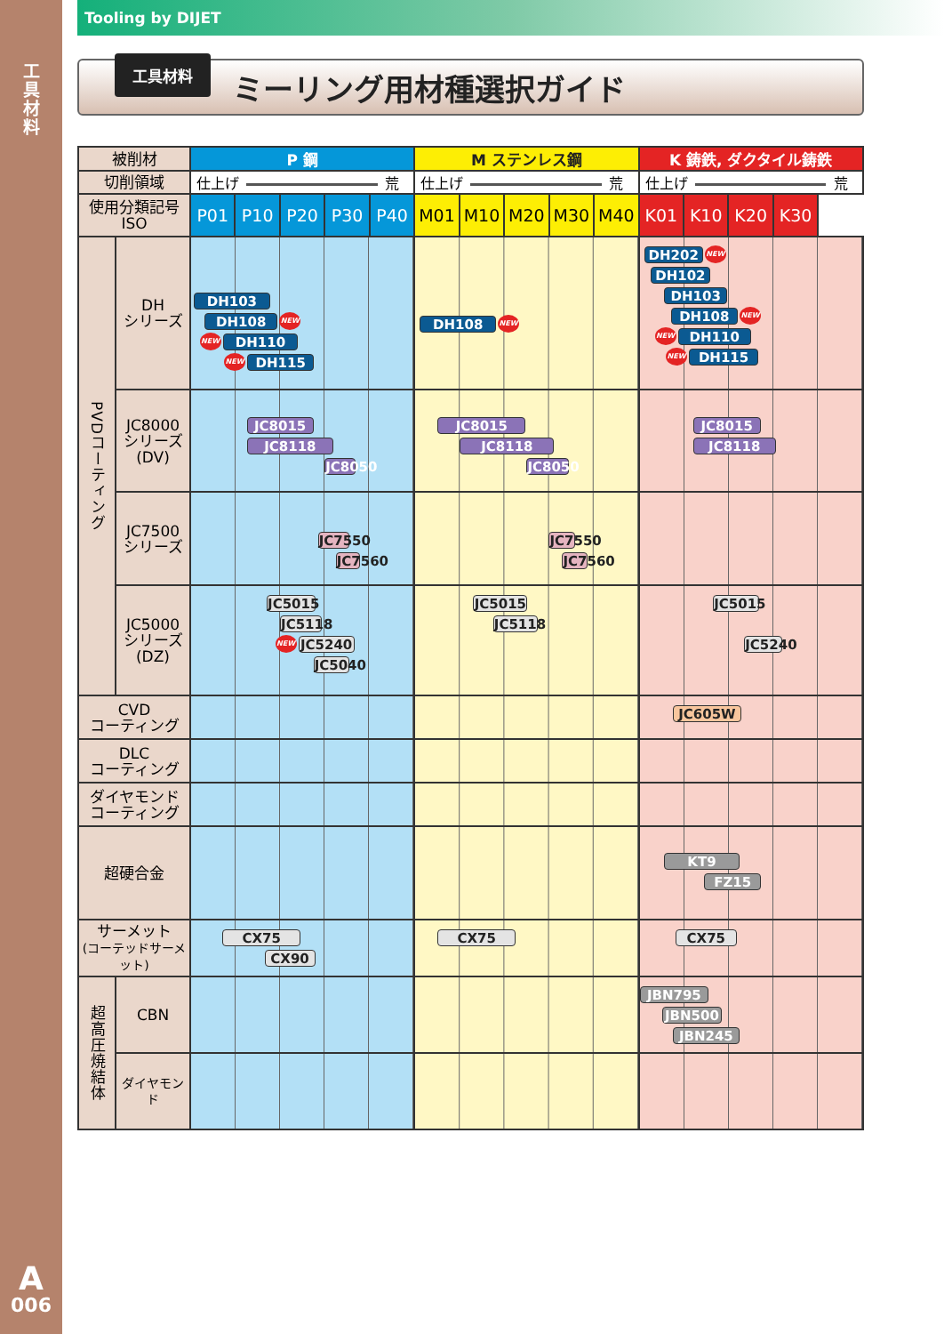工具材料
A
006
Tooling by DIJET
工具材料
ミーリング用材種選択ガイド
| 被削材 | | P 鋼 | | | | | M ステンレス鋼 | | | | | K 鋳鉄, ダクタイル鋳鉄 | | | |
| --- | --- | --- | --- | --- | --- | --- | --- | --- | --- | --- | --- | --- | --- | --- | --- |
| 切削領域 | | 仕上げ 荒 | | | | | 仕上げ 荒 | | | | | 仕上げ 荒 | | | |
| 使用分類記号 ISO | | P01 | P10 | P20 | P30 | P40 | M01 | M10 | M20 | M30 | M40 | K01 | K10 | K20 | K30 |
| PVDコーティング | DH シリーズ | DH103 DH108 NEW NEW DH110 NEW DH115 | | | | | DH108 NEW | | | | | DH202 NEW DH102 DH103 DH108 NEW NEW DH110 NEW DH115 | | | |
| | JC8000 シリーズ (DV) | JC8015 JC8118 JC8050 | | | | | JC8015 JC8118 JC8050 | | | | | JC8015 JC8118 | | | |
| | JC7500 シリーズ | JC7550 JC7560 | | | | | JC7550 JC7560 | | | | | | | | |
| | JC5000 シリーズ (DZ) | JC5015 JC5118 NEW JC5240 JC5040 | | | | | JC5015 JC5118 | | | | | JC5015 JC5240 | | | |
| CVD コーティング | | | | | | | | | | | | JC605W | | | |
| DLC コーティング | | | | | | | | | | | | | | | |
| ダイヤモンド コーティング | | | | | | | | | | | | | | | |
| 超硬合金 | | | | | | | | | | | | KT9 FZ15 | | | |
| サーメット (コーテッドサーメット) | | CX75 CX90 | | | | | CX75 | | | | | CX75 | | | |
| 超高圧焼結体 | CBN | | | | | | | | | | | JBN795 JBN500 JBN245 | | | |
| | ダイヤモンド | | | | | | | | | | | | | | |